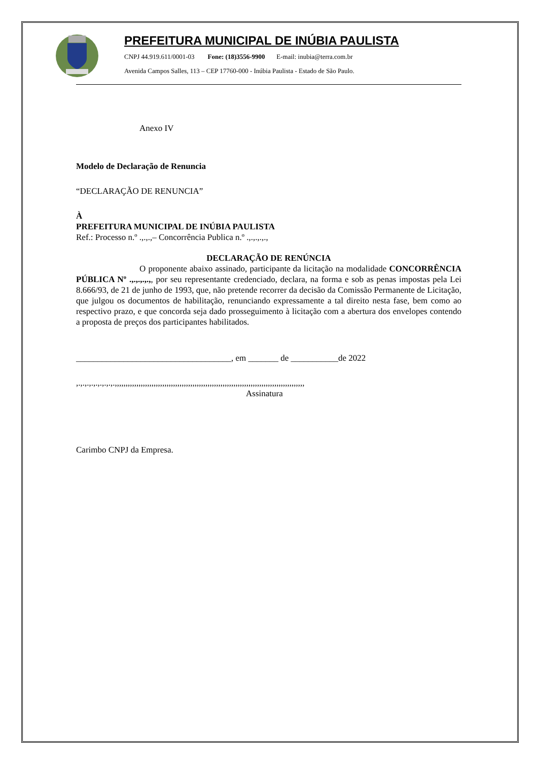PREFEITURA MUNICIPAL DE INÚBIA PAULISTA
CNPJ 44.919.611/0001-03 Fone: (18)3556-9900 E-mail: inubia@terra.com.br
Avenida Campos Salles, 113 – CEP 17760-000 - Inúbia Paulista - Estado de São Paulo.
Anexo IV
Modelo de Declaração de Renuncia
“DECLARAÇÃO DE RENUNCIA”
À
PREFEITURA MUNICIPAL DE INÚBIA PAULISTA
Ref.: Processo n.º .,.,.,– Concorrência Publica n.º .,.,.,.,.,
DECLARAÇÃO DE RENÚNCIA
O proponente abaixo assinado, participante da licitação na modalidade CONCORRÊNCIA PÚBLICA Nº .,.,.,.,.,, por seu representante credenciado, declara, na forma e sob as penas impostas pela Lei 8.666/93, de 21 de junho de 1993, que, não pretende recorrer da decisão da Comissão Permanente de Licitação, que julgou os documentos de habilitação, renunciando expressamente a tal direito nesta fase, bem como ao respectivo prazo, e que concorda seja dado prosseguimento à licitação com a abertura dos envelopes contendo a proposta de preços dos participantes habilitados.
____________________________________, em _______ de ___________de 2022
,.,.,.,.,.,.,.,.,.,,,,,,,,,,,,,,,,,,,,,,,,,,,,,,,,,,,,,,,,,,,,,,,,,,,,,,,,,,,,,,,,,,,,,,,,,,,,,,,,,,,,,,,,
Assinatura
Carimbo CNPJ da Empresa.